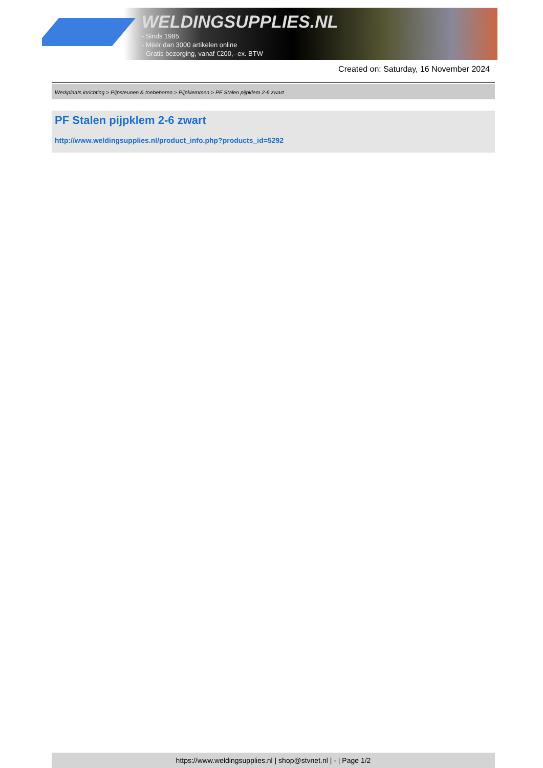WELDINGSUPPLIES.NL
- Sinds 1985
- Méér dan 3000 artikelen online
- Gratis bezorging, vanaf €200,--ex. BTW
Created on: Saturday, 16 November 2024
Werkplaats inrichting > Pijpsteunen & toebehoren > Pijpklemmen > PF Stalen pijpklem 2-6 zwart
PF Stalen pijpklem 2-6 zwart
http://www.weldingsupplies.nl/product_info.php?products_id=5292
https://www.weldingsupplies.nl | shop@stvnet.nl | - | Page 1/2